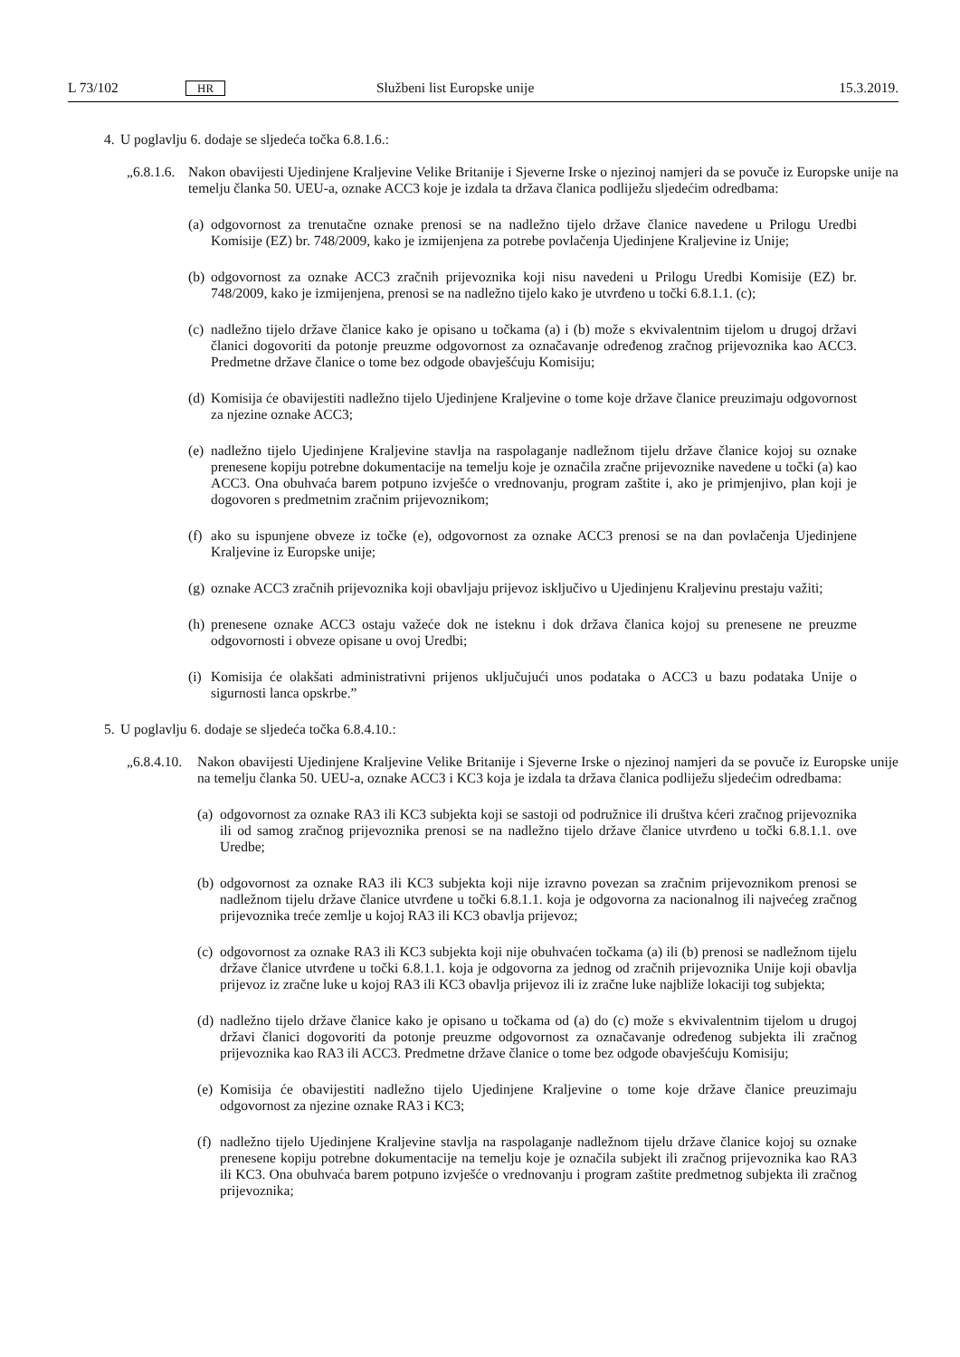L 73/102 HR Službeni list Europske unije 15.3.2019.
4. U poglavlju 6. dodaje se sljedeća točka 6.8.1.6.:
„6.8.1.6.
Nakon obavijesti Ujedinjene Kraljevine Velike Britanije i Sjeverne Irske o njezinoj namjeri da se povuče iz Europske unije na temelju članka 50. UEU-a, oznake ACC3 koje je izdala ta država članica podliježu sljedećim odredbama:
(a)
odgovornost za trenutačne oznake prenosi se na nadležno tijelo države članice navedene u Prilogu Uredbi Komisije (EZ) br. 748/2009, kako je izmijenjena za potrebe povlačenja Ujedinjene Kraljevine iz Unije;
(b)
odgovornost za oznake ACC3 zračnih prijevoznika koji nisu navedeni u Prilogu Uredbi Komisije (EZ) br. 748/2009, kako je izmijenjena, prenosi se na nadležno tijelo kako je utvrđeno u točki 6.8.1.1. (c);
(c)
nadležno tijelo države članice kako je opisano u točkama (a) i (b) može s ekvivalentnim tijelom u drugoj državi članici dogovoriti da potonje preuzme odgovornost za označavanje određenog zračnog prijevoznika kao ACC3. Predmetne države članice o tome bez odgode obavješćuju Komisiju;
(d)
Komisija će obavijestiti nadležno tijelo Ujedinjene Kraljevine o tome koje države članice preuzimaju odgovornost za njezine oznake ACC3;
(e)
nadležno tijelo Ujedinjene Kraljevine stavlja na raspolaganje nadležnom tijelu države članice kojoj su oznake prenesene kopiju potrebne dokumentacije na temelju koje je označila zračne prijevoznike navedene u točki (a) kao ACC3. Ona obuhvaća barem potpuno izvješće o vrednovanju, program zaštite i, ako je primjenjivo, plan koji je dogovoren s predmetnim zračnim prijevoznikom;
(f)
ako su ispunjene obveze iz točke (e), odgovornost za oznake ACC3 prenosi se na dan povlačenja Ujedinjene Kraljevine iz Europske unije;
(g)
oznake ACC3 zračnih prijevoznika koji obavljaju prijevoz isključivo u Ujedinjenu Kraljevinu prestaju važiti;
(h)
prenesene oznake ACC3 ostaju važeće dok ne isteknu i dok država članica kojoj su prenesene ne preuzme odgovornosti i obveze opisane u ovoj Uredbi;
(i)
Komisija će olakšati administrativni prijenos uključujući unos podataka o ACC3 u bazu podataka Unije o sigurnosti lanca opskrbe.”
5. U poglavlju 6. dodaje se sljedeća točka 6.8.4.10.:
„6.8.4.10.
Nakon obavijesti Ujedinjene Kraljevine Velike Britanije i Sjeverne Irske o njezinoj namjeri da se povuče iz Europske unije na temelju članka 50. UEU-a, oznake ACC3 i KC3 koja je izdala ta država članica podliježu sljedećim odredbama:
(a)
odgovornost za oznake RA3 ili KC3 subjekta koji se sastoji od podružnice ili društva kćeri zračnog prijevoznika ili od samog zračnog prijevoznika prenosi se na nadležno tijelo države članice utvrđeno u točki 6.8.1.1. ove Uredbe;
(b)
odgovornost za oznake RA3 ili KC3 subjekta koji nije izravno povezan sa zračnim prijevoznikom prenosi se nadležnom tijelu države članice utvrđene u točki 6.8.1.1. koja je odgovorna za nacionalnog ili najvećeg zračnog prijevoznika treće zemlje u kojoj RA3 ili KC3 obavlja prijevoz;
(c)
odgovornost za oznake RA3 ili KC3 subjekta koji nije obuhvaćen točkama (a) ili (b) prenosi se nadležnom tijelu države članice utvrđene u točki 6.8.1.1. koja je odgovorna za jednog od zračnih prijevoznika Unije koji obavlja prijevoz iz zračne luke u kojoj RA3 ili KC3 obavlja prijevoz ili iz zračne luke najbliže lokaciji tog subjekta;
(d)
nadležno tijelo države članice kako je opisano u točkama od (a) do (c) može s ekvivalentnim tijelom u drugoj državi članici dogovoriti da potonje preuzme odgovornost za označavanje određenog subjekta ili zračnog prijevoznika kao RA3 ili ACC3. Predmetne države članice o tome bez odgode obavješćuju Komisiju;
(e)
Komisija će obavijestiti nadležno tijelo Ujedinjene Kraljevine o tome koje države članice preuzimaju odgovornost za njezine oznake RA3 i KC3;
(f)
nadležno tijelo Ujedinjene Kraljevine stavlja na raspolaganje nadležnom tijelu države članice kojoj su oznake prenesene kopiju potrebne dokumentacije na temelju koje je označila subjekt ili zračnog prijevoznika kao RA3 ili KC3. Ona obuhvaća barem potpuno izvješće o vrednovanju i program zaštite predmetnog subjekta ili zračnog prijevoznika;